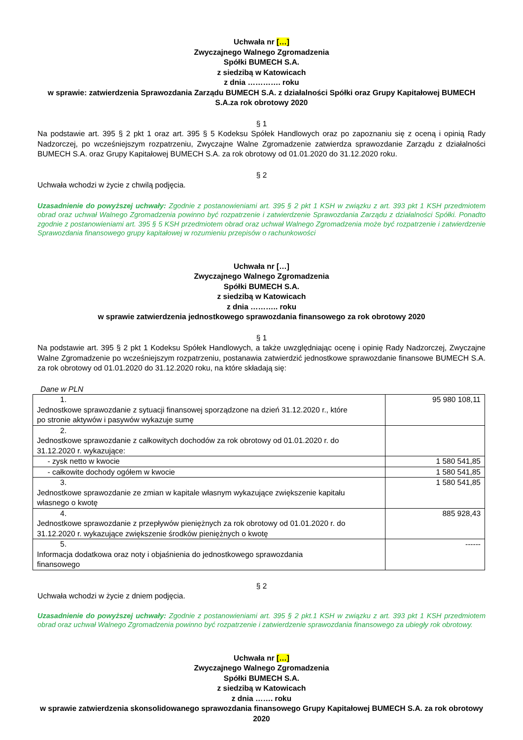Uchwała nr […]
Zwyczajnego Walnego Zgromadzenia
Spółki BUMECH S.A.
z siedzibą w Katowicach
z dnia …………. roku
w sprawie: zatwierdzenia Sprawozdania Zarządu BUMECH S.A. z działalności Spółki oraz Grupy Kapitałowej BUMECH S.A.za rok obrotowy 2020
§ 1
Na podstawie art. 395 § 2 pkt 1 oraz art. 395 § 5 Kodeksu Spółek Handlowych oraz po zapoznaniu się z oceną i opinią Rady Nadzorczej, po wcześniejszym rozpatrzeniu, Zwyczajne Walne Zgromadzenie zatwierdza sprawozdanie Zarządu z działalności BUMECH S.A. oraz Grupy Kapitałowej BUMECH S.A. za rok obrotowy od 01.01.2020 do 31.12.2020 roku.
§ 2
Uchwała wchodzi w życie z chwilą podjęcia.
Uzasadnienie do powyższej uchwały: Zgodnie z postanowieniami art. 395 § 2 pkt 1 KSH w związku z art. 393 pkt 1 KSH przedmiotem obrad oraz uchwał Walnego Zgromadzenia powinno być rozpatrzenie i zatwierdzenie Sprawozdania Zarządu z działalności Spółki. Ponadto zgodnie z postanowieniami art. 395 § 5 KSH przedmiotem obrad oraz uchwał Walnego Zgromadzenia może być rozpatrzenie i zatwierdzenie Sprawozdania finansowego grupy kapitałowej w rozumieniu przepisów o rachunkowości
Uchwała nr […]
Zwyczajnego Walnego Zgromadzenia
Spółki BUMECH S.A.
z siedzibą w Katowicach
z dnia ……….. roku
w sprawie zatwierdzenia jednostkowego sprawozdania finansowego za rok obrotowy 2020
§ 1
Na podstawie art. 395 § 2 pkt 1 Kodeksu Spółek Handlowych, a także uwzględniając ocenę i opinię Rady Nadzorczej, Zwyczajne Walne Zgromadzenie po wcześniejszym rozpatrzeniu, postanawia zatwierdzić jednostkowe sprawozdanie finansowe BUMECH S.A. za rok obrotowy od 01.01.2020 do 31.12.2020 roku, na które składają się:
Dane w PLN
| 1. Jednostkowe sprawozdanie z sytuacji finansowej sporządzone na dzień 31.12.2020 r., które po stronie aktywów i pasywów wykazuje sumę | 95 980 108,11 |
| 2. Jednostkowe sprawozdanie z całkowitych dochodów za rok obrotowy od 01.01.2020 r. do 31.12.2020 r. wykazujące: | |
| - zysk netto w kwocie | 1 580 541,85 |
| - całkowite dochody ogółem w kwocie | 1 580 541,85 |
| 3. Jednostkowe sprawozdanie ze zmian w kapitale własnym wykazujące zwiększenie kapitału własnego o kwotę | 1 580 541,85 |
| 4. Jednostkowe sprawozdanie z przepływów pieniężnych za rok obrotowy od 01.01.2020 r. do 31.12.2020 r. wykazujące zwiększenie środków pieniężnych o kwotę | 885 928,43 |
| 5. Informacja dodatkowa oraz noty i objaśnienia do jednostkowego sprawozdania finansowego | ------ |
§ 2
Uchwała wchodzi w życie z dniem podjęcia.
Uzasadnienie do powyższej uchwały: Zgodnie z postanowieniami art. 395 § 2 pkt.1 KSH w związku z art. 393 pkt 1 KSH przedmiotem obrad oraz uchwał Walnego Zgromadzenia powinno być rozpatrzenie i zatwierdzenie sprawozdania finansowego za ubiegły rok obrotowy.
Uchwała nr […]
Zwyczajnego Walnego Zgromadzenia
Spółki BUMECH S.A.
z siedzibą w Katowicach
z dnia ……. roku
w sprawie zatwierdzenia skonsolidowanego sprawozdania finansowego Grupy Kapitałowej BUMECH S.A. za rok obrotowy 2020